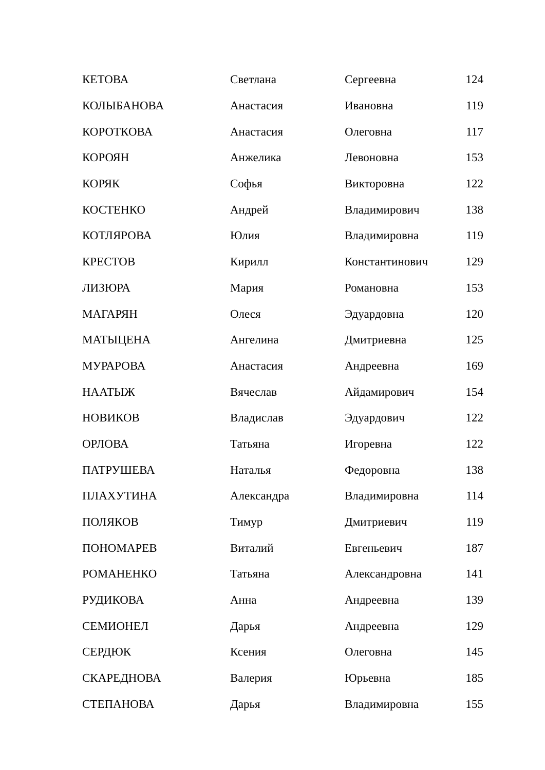| КЕТОВА | Светлана | Сергеевна | 124 |
| КОЛЫБАНОВА | Анастасия | Ивановна | 119 |
| КОРОТКОВА | Анастасия | Олеговна | 117 |
| КОРОЯН | Анжелика | Левоновна | 153 |
| КОРЯК | Софья | Викторовна | 122 |
| КОСТЕНКО | Андрей | Владимирович | 138 |
| КОТЛЯРОВА | Юлия | Владимировна | 119 |
| КРЕСТОВ | Кирилл | Константинович | 129 |
| ЛИЗЮРА | Мария | Романовна | 153 |
| МАГАРЯН | Олеся | Эдуардовна | 120 |
| МАТЫЦЕНА | Ангелина | Дмитриевна | 125 |
| МУРАРОВА | Анастасия | Андреевна | 169 |
| НААТЫЖ | Вячеслав | Айдамирович | 154 |
| НОВИКОВ | Владислав | Эдуардович | 122 |
| ОРЛОВА | Татьяна | Игоревна | 122 |
| ПАТРУШЕВА | Наталья | Федоровна | 138 |
| ПЛАХУТИНА | Александра | Владимировна | 114 |
| ПОЛЯКОВ | Тимур | Дмитриевич | 119 |
| ПОНОМАРЕВ | Виталий | Евгеньевич | 187 |
| РОМАНЕНКО | Татьяна | Александровна | 141 |
| РУДИКОВА | Анна | Андреевна | 139 |
| СЕМИОНЕЛ | Дарья | Андреевна | 129 |
| СЕРДЮК | Ксения | Олеговна | 145 |
| СКАРЕДНОВА | Валерия | Юрьевна | 185 |
| СТЕПАНОВА | Дарья | Владимировна | 155 |